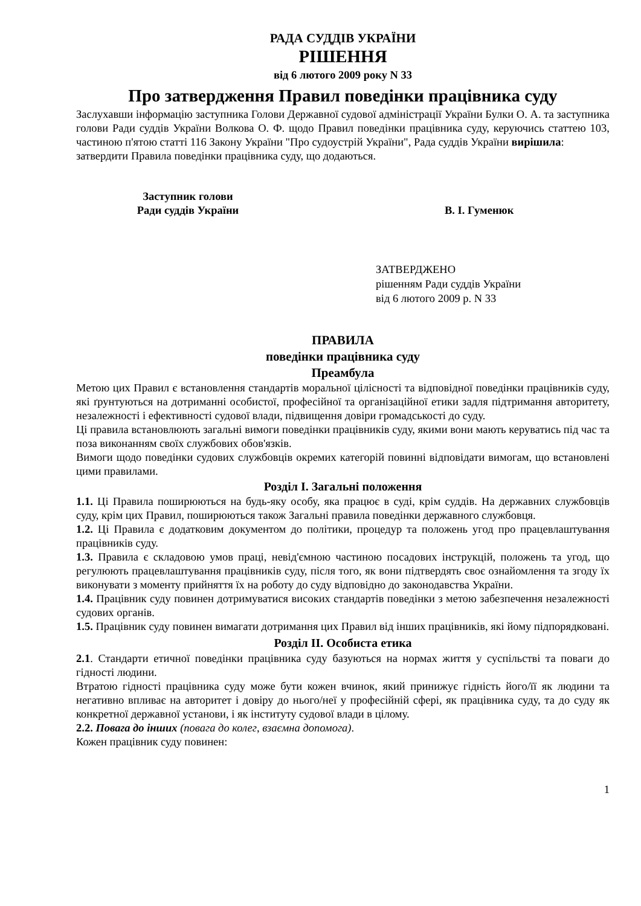РАДА СУДДІВ УКРАЇНИ
РІШЕННЯ
від 6 лютого 2009 року N 33
Про затвердження Правил поведінки працівника суду
Заслухавши інформацію заступника Голови Державної судової адміністрації України Булки О. А. та заступника голови Ради суддів України Волкова О. Ф. щодо Правил поведінки працівника суду, керуючись статтею 103, частиною п'ятою статті 116 Закону України "Про судоустрій України", Рада суддів України вирішила:
затвердити Правила поведінки працівника суду, що додаються.
Заступник голови
Ради суддів України
В. І. Гуменюк
ЗАТВЕРДЖЕНО
рішенням Ради суддів України
від 6 лютого 2009 р. N 33
ПРАВИЛА
поведінки працівника суду
Преамбула
Метою цих Правил є встановлення стандартів моральної цілісності та відповідної поведінки працівників суду, які ґрунтуються на дотриманні особистої, професійної та організаційної етики задля підтримання авторитету, незалежності і ефективності судової влади, підвищення довіри громадськості до суду.
Ці правила встановлюють загальні вимоги поведінки працівників суду, якими вони мають керуватись під час та поза виконанням своїх службових обов'язків.
Вимоги щодо поведінки судових службовців окремих категорій повинні відповідати вимогам, що встановлені цими правилами.
Розділ I. Загальні положення
1.1. Ці Правила поширюються на будь-яку особу, яка працює в суді, крім суддів. На державних службовців суду, крім цих Правил, поширюються також Загальні правила поведінки державного службовця.
1.2. Ці Правила є додатковим документом до політики, процедур та положень угод про працевлаштування працівників суду.
1.3. Правила є складовою умов праці, невід'ємною частиною посадових інструкцій, положень та угод, що регулюють працевлаштування працівників суду, після того, як вони підтвердять своє ознайомлення та згоду їх виконувати з моменту прийняття їх на роботу до суду відповідно до законодавства України.
1.4. Працівник суду повинен дотримуватися високих стандартів поведінки з метою забезпечення незалежності судових органів.
1.5. Працівник суду повинен вимагати дотримання цих Правил від інших працівників, які йому підпорядковані.
Розділ II. Особиста етика
2.1. Стандарти етичної поведінки працівника суду базуються на нормах життя у суспільстві та поваги до гідності людини.
Втратою гідності працівника суду може бути кожен вчинок, який принижує гідність його/її як людини та негативно впливає на авторитет і довіру до нього/неї у професійній сфері, як працівника суду, та до суду як конкретної державної установи, і як інституту судової влади в цілому.
2.2. Повага до інших (повага до колег, взаємна допомога).
Кожен працівник суду повинен:
1